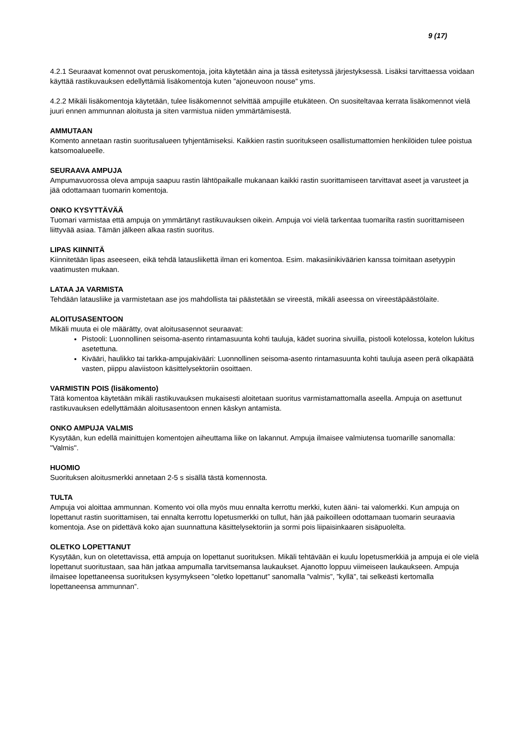9 (17)
4.2.1 Seuraavat komennot ovat peruskomentoja, joita käytetään aina ja tässä esitetyssä järjestyksessä. Lisäksi tarvittaessa voidaan käyttää rastikuvauksen edellyttämiä lisäkomentoja kuten ”ajoneuvoon nouse” yms.
4.2.2 Mikäli lisäkomentoja käytetään, tulee lisäkomennot selvittää ampujille etukäteen. On suositeltavaa kerrata lisäkomennot vielä juuri ennen ammunnan aloitusta ja siten varmistua niiden ymmärtämisestä.
AMMUTAAN
Komento annetaan rastin suoritusalueen tyhjentämiseksi. Kaikkien rastin suoritukseen osallistumattomien henkilöiden tulee poistua katsomoalueelle.
SEURAAVA AMPUJA
Ampumavuorossa oleva ampuja saapuu rastin lähtöpaikalle mukanaan kaikki rastin suorittamiseen tarvittavat aseet ja varusteet ja jää odottamaan tuomarin komentoja.
ONKO KYSYTTÄVÄÄ
Tuomari varmistaa että ampuja on ymmärtänyt rastikuvauksen oikein. Ampuja voi vielä tarkentaa tuomarilta rastin suorittamiseen liittyvää asiaa. Tämän jälkeen alkaa rastin suoritus.
LIPAS KIINNITÄ
Kiinnitetään lipas aseeseen, eikä tehdä latausliikettä ilman eri komentoa. Esim. makasiinikiväärien kanssa toimitaan asetyypin vaatimusten mukaan.
LATAA JA VARMISTA
Tehdään latausliike ja varmistetaan ase jos mahdollista tai päästetään se vireestä, mikäli aseessa on vireestäpäästölaite.
ALOITUSASENTOON
Mikäli muuta ei ole määrätty, ovat aloitusasennot seuraavat:
Pistooli: Luonnollinen seisoma-asento rintamasuunta kohti tauluja, kädet suorina sivuilla, pistooli kotelossa, kotelon lukitus asetettuna.
Kivääri, haulikko tai tarkka-ampujakivääri: Luonnollinen seisoma-asento rintamasuunta kohti tauluja aseen perä olkapäätä vasten, piippu alaviistoon käsittelysektoriin osoittaen.
VARMISTIN POIS (lisäkomento)
Tätä komentoa käytetään mikäli rastikuvauksen mukaisesti aloitetaan suoritus varmistamattomalla aseella. Ampuja on asettunut rastikuvauksen edellyttämään aloitusasentoon ennen käskyn antamista.
ONKO AMPUJA VALMIS
Kysytään, kun edellä mainittujen komentojen aiheuttama liike on lakannut. Ampuja ilmaisee valmiutensa tuomarille sanomalla: "Valmis".
HUOMIO
Suorituksen aloitusmerkki annetaan 2-5 s sisällä tästä komennosta.
TULTA
Ampuja voi aloittaa ammunnan. Komento voi olla myös muu ennalta kerrottu merkki, kuten ääni- tai valomerkki. Kun ampuja on lopettanut rastin suorittamisen, tai ennalta kerrottu lopetusmerkki on tullut, hän jää paikoilleen odottamaan tuomarin seuraavia komentoja. Ase on pidettävä koko ajan suunnattuna käsittelysektoriin ja sormi pois liipaisinkaaren sisäpuolelta.
OLETKO LOPETTANUT
Kysytään, kun on oletettavissa, että ampuja on lopettanut suorituksen. Mikäli tehtävään ei kuulu lopetusmerkkiä ja ampuja ei ole vielä lopettanut suoritustaan, saa hän jatkaa ampumalla tarvitsemansa laukaukset. Ajanotto loppuu viimeiseen laukaukseen. Ampuja ilmaisee lopettaneensa suorituksen kysymykseen ”oletko lopettanut” sanomalla ”valmis”, ”kyllä”, tai selkeästi kertomalla lopettaneensa ammunnan”.